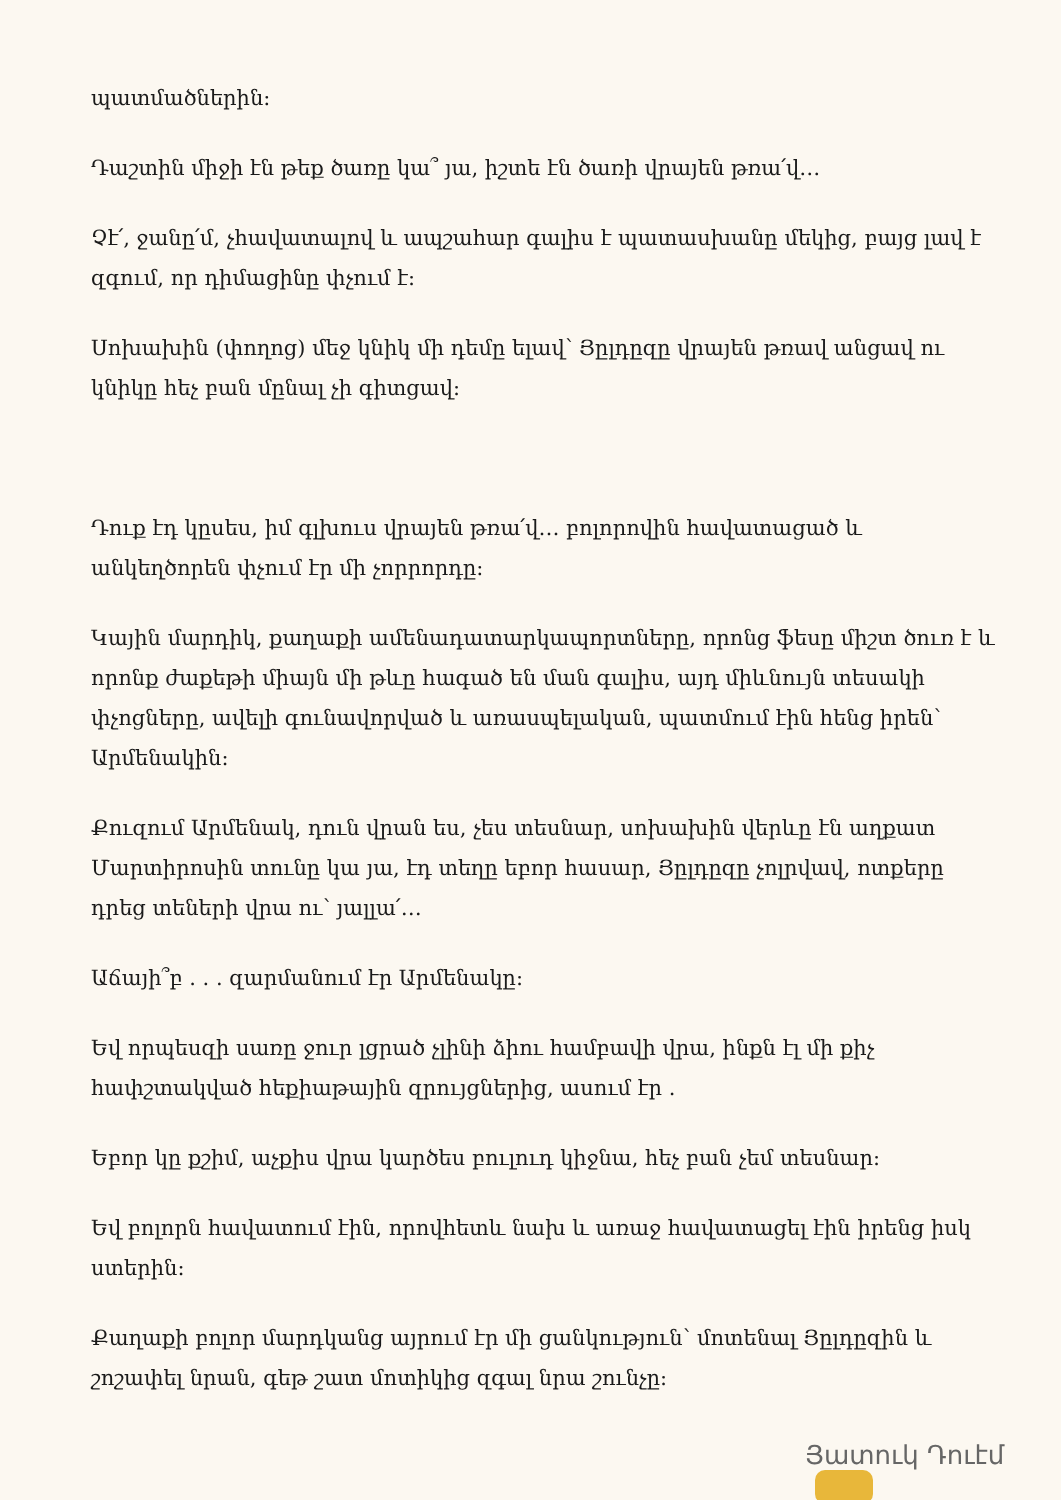պատմածներին:
Դաշտին միջի էն թեք ծառը կա՞ յա, իշտե էն ծառի վրայեն թռա՛վ…
Չէ՛, ջանը՛մ, չհավատալով և ապշահար գալիս է պատասխանը մեկից, բայց լավ է զգում, որ դիմացինը փչում է:
Սոխախին (փողոց) մեջ կնիկ մի դեմը ելավ՝ Յըլդըզը վրայեն թռավ անցավ ու կնիկը հեչ բան մընալ չի գիտցավ:
Դուք էդ կըսես, իմ գլխուս վրայեն թռա՛վ… բոլորովին հավատացած և անկեղծորեն փչում էր մի չորրորդը:
Կային մարդիկ, քաղաքի ամենադատարկապորտները, որոնց ֆեսը միշտ ծուռ է և որոնք ժաքեթի միայն մի թևը հագած են ման գալիս, այդ միևնույն տեսակի փչոցները, ավելի գունավորված և առասպելական, պատմում էին հենց իրեն՝ Արմենակին:
Քուզում Արմենակ, դուն վրան ես, չես տեսնար, սոխախին վերևը էն աղքատ Մարտիրոսին տունը կա յա, էդ տեղը եբոր հասար, Յըլդըզը չոլրվավ, ոտքերը դրեց տեների վրա ու՝ յալլա՛…
Աճայի՞բ . . . զարմանում էր Արմենակը:
Եվ որպեսզի սառը ջուր լցրած չլինի ձիու համբավի վրա, ինքն էլ մի քիչ հափշտակված հեքիաթային զրույցներից, ասում էր .
Եբոր կը քշիմ, աչքիս վրա կարծես բուլուդ կիջնա, հեչ բան չեմ տեսնար:
Եվ բոլորն հավատում էին, որովհետև նախ և առաջ հավատացել էին իրենց իսկ ստերին:
Քաղաքի բոլոր մարդկանց այրում էր մի ցանկություն՝ մոտենալ Յըլդըզին և շոշափել նրան, գեթ շատ մոտիկից զգալ նրա շունչը:
Յատուկ Դուէմ